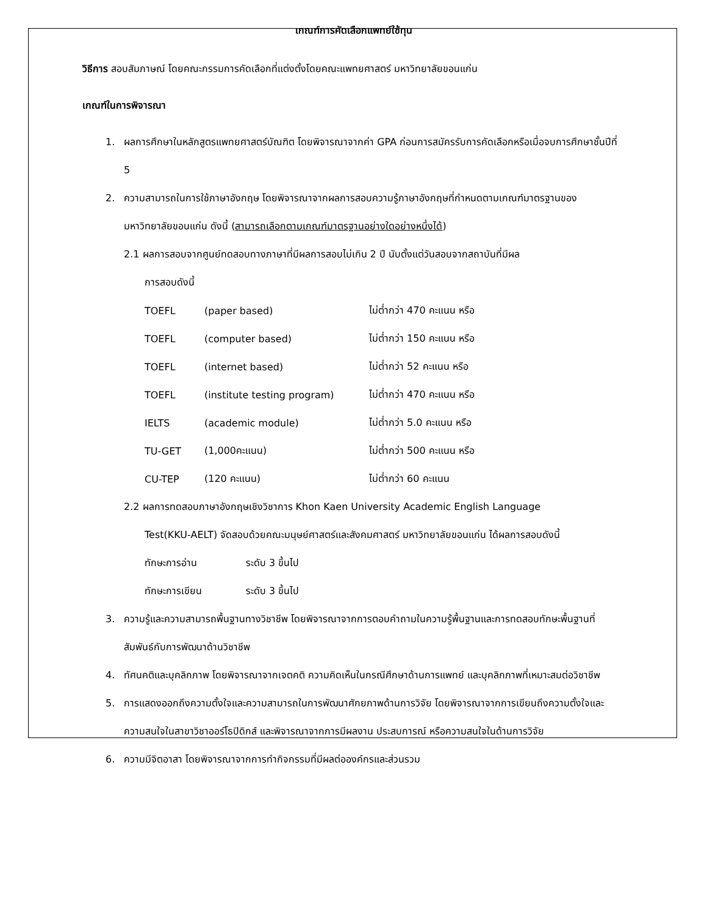เกณฑ์การคัดเลือกแพทย์ใช้ทุน
วิธีการ สอบสัมภาษณ์ โดยคณะกรรมการคัดเลือกที่แต่งตั้งโดยคณะแพทยศาสตร์ มหาวิทยาลัยขอนแก่น
เกณฑ์ในการพิจารณา
1. ผลการศึกษาในหลักสูตรแพทยศาสตร์บัณฑิต โดยพิจารณาจากค่า GPA ก่อนการสมัครรับการคัดเลือกหรือเมื่อจบการศึกษาชั้นปีที่ 5
2. ความสามารถในการใช้ภาษาอังกฤษ โดยพิจารณาจากผลการสอบความรู้ภาษาอังกฤษที่กำหนดตามเกณฑ์มาตรฐานของมหาวิทยาลัยขอนแก่น ดังนี้ (สามารถเลือกตามเกณฑ์มาตรฐานอย่างใดอย่างหนึ่งได้)
2.1 ผลการสอบจากศูนย์ทดสอบทางภาษาที่มีผลการสอบไม่เกิน 2 ปี นับตั้งแต่วันสอบจากสถาบันที่มีผล
การสอบดังนี้
| TOEFL | (paper based) | ไม่ต่ำกว่า 470 คะแนน หรือ |
| TOEFL | (computer based) | ไม่ต่ำกว่า 150 คะแนน หรือ |
| TOEFL | (internet based) | ไม่ต่ำกว่า 52 คะแนน หรือ |
| TOEFL | (institute testing program) | ไม่ต่ำกว่า 470 คะแนน หรือ |
| IELTS | (academic module) | ไม่ต่ำกว่า 5.0 คะแนน หรือ |
| TU-GET | (1,000คะแนน) | ไม่ต่ำกว่า 500 คะแนน หรือ |
| CU-TEP | (120 คะแนน) | ไม่ต่ำกว่า 60 คะแนน |
2.2 ผลการทดสอบภาษาอังกฤษเชิงวิชาการ Khon Kaen University Academic English Language
Test(KKU-AELT) จัดสอบด้วยคณะมนุษย์ศาสตร์และสังคมศาสตร์ มหาวิทยาลัยขอนแก่น ได้ผลการสอบดังนี้
| ทักษะการอ่าน | ระดับ 3 ขึ้นไป |
| ทักษะการเขียน | ระดับ 3 ขึ้นไป |
3. ความรู้และความสามารถพื้นฐานทางวิชาชีพ โดยพิจารณาจากการตอบคำถามในความรู้พื้นฐานและการทดสอบทักษะพื้นฐานที่สัมพันธ์กับการพัฒนาด้านวิชาชีพ
4. ทัศนคติและบุคลิกภาพ โดยพิจารณาจากเจตคติ ความคิดเห็นในกรณีศึกษาด้านการแพทย์ และบุคลิกภาพที่เหมาะสมต่อวิชาชีพ
5. การแสดงออกถึงความตั้งใจและความสามารถในการพัฒนาศักยภาพด้านการวิจัย โดยพิจารณาจากการเขียนถึงความตั้งใจและความสนใจในสาขาวิชาออร์โธปิดิกส์ และพิจารณาจากการมีผลงาน ประสบการณ์ หรือความสนใจในด้านการวิจัย
6. ความมีจิตอาสา โดยพิจารณาจากการทำกิจกรรมที่มีผลต่อองค์กรและส่วนรวม